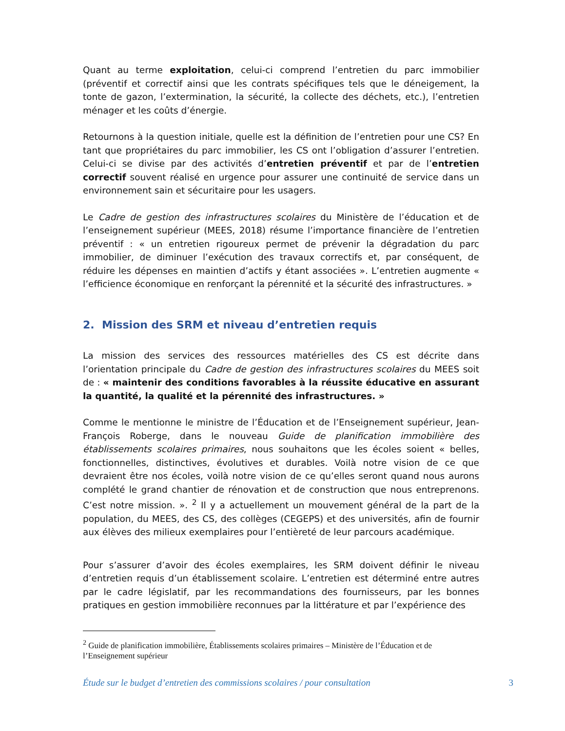Quant au terme exploitation, celui-ci comprend l’entretien du parc immobilier (préventif et correctif ainsi que les contrats spécifiques tels que le déneigement, la tonte de gazon, l’extermination, la sécurité, la collecte des déchets, etc.), l’entretien ménager et les coûts d’énergie.
Retournons à la question initiale, quelle est la définition de l’entretien pour une CS? En tant que propriétaires du parc immobilier, les CS ont l’obligation d’assurer l’entretien. Celui-ci se divise par des activités d’entretien préventif et par de l’entretien correctif souvent réalisé en urgence pour assurer une continuité de service dans un environnement sain et sécuritaire pour les usagers.
Le Cadre de gestion des infrastructures scolaires du Ministère de l’éducation et de l’enseignement supérieur (MEES, 2018) résume l’importance financière de l’entretien préventif : « un entretien rigoureux permet de prévenir la dégradation du parc immobilier, de diminuer l’exécution des travaux correctifs et, par conséquent, de réduire les dépenses en maintien d’actifs y étant associées ». L’entretien augmente « l’efficience économique en renforçant la pérennité et la sécurité des infrastructures. »
2. Mission des SRM et niveau d’entretien requis
La mission des services des ressources matérielles des CS est décrite dans l’orientation principale du Cadre de gestion des infrastructures scolaires du MEES soit de : « maintenir des conditions favorables à la réussite éducative en assurant la quantité, la qualité et la pérennité des infrastructures. »
Comme le mentionne le ministre de l’Éducation et de l’Enseignement supérieur, Jean-François Roberge, dans le nouveau Guide de planification immobilière des établissements scolaires primaires, nous souhaitons que les écoles soient « belles, fonctionnelles, distinctives, évolutives et durables. Voilà notre vision de ce que devraient être nos écoles, voilà notre vision de ce qu’elles seront quand nous aurons complété le grand chantier de rénovation et de construction que nous entreprenons. C’est notre mission. ». <sup>2</sup> Il y a actuellement un mouvement général de la part de la population, du MEES, des CS, des collèges (CEGEPS) et des universités, afin de fournir aux élèves des milieux exemplaires pour l’entièreté de leur parcours académique.
Pour s’assurer d’avoir des écoles exemplaires, les SRM doivent définir le niveau d’entretien requis d’un établissement scolaire. L’entretien est déterminé entre autres par le cadre législatif, par les recommandations des fournisseurs, par les bonnes pratiques en gestion immobilière reconnues par la littérature et par l’expérience des
<sup>2</sup> Guide de planification immobilière, Établissements scolaires primaires – Ministère de l’Éducation et de l’Enseignement supérieur
Étude sur le budget d’entretien des commissions scolaires / pour consultation 3